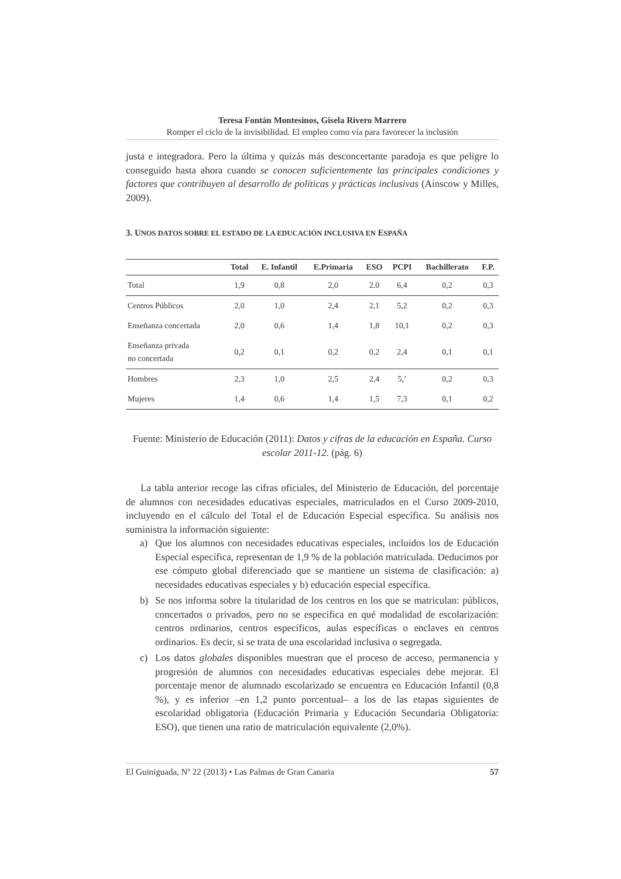Teresa Fontán Montesinos, Gisela Rivero Marrero
Romper el ciclo de la invisibilidad. El empleo como vía para favorecer la inclusión
justa e integradora. Pero la última y quizás más desconcertante paradoja es que peligre lo conseguido hasta ahora cuando se conocen suficientemente las principales condiciones y factores que contribuyen al desarrollo de políticas y prácticas inclusivas (Ainscow y Milles, 2009).
3. UNOS DATOS SOBRE EL ESTADO DE LA EDUCACIÓN INCLUSIVA EN ESPAÑA
| | Total | E. Infantil | E.Primaria | ESO | PCPI | Bachillerato | F.P. |
| --- | --- | --- | --- | --- | --- | --- | --- |
| Total | 1,9 | 0,8 | 2,0 | 2.0 | 6,4 | 0,2 | 0,3 |
| Centros Públicos | 2,0 | 1,0 | 2,4 | 2,1 | 5,2 | 0,2 | 0,3 |
| Enseñanza concertada | 2,0 | 0,6 | 1,4 | 1,8 | 10,1 | 0,2 | 0,3 |
| Enseñanza privada no concertada | 0,2 | 0,1 | 0,2 | 0,2 | 2,4 | 0,1 | 0,1 |
| Hombres | 2,3 | 1,0 | 2,5 | 2,4 | 5,’ | 0,2 | 0,3 |
| Mujeres | 1,4 | 0,6 | 1,4 | 1,5 | 7,3 | 0,1 | 0,2 |
Fuente: Ministerio de Educación (2011): Datos y cifras de la educación en España. Curso escolar 2011-12. (pág. 6)
La tabla anterior recoge las cifras oficiales, del Ministerio de Educación, del porcentaje de alumnos con necesidades educativas especiales, matriculados en el Curso 2009-2010, incluyendo en el cálculo del Total el de Educación Especial específica. Su análisis nos suministra la información siguiente:
a) Que los alumnos con necesidades educativas especiales, incluidos los de Educación Especial específica, representan de 1,9 % de la población matriculada. Deducimos por ese cómputo global diferenciado que se mantiene un sistema de clasificación: a) necesidades educativas especiales y b) educación especial específica.
b) Se nos informa sobre la titularidad de los centros en los que se matriculan: públicos, concertados o privados, pero no se especifica en qué modalidad de escolarización: centros ordinarios, centros específicos, aulas específicas o enclaves en centros ordinarios. Es decir, si se trata de una escolaridad inclusiva o segregada.
c) Los datos globales disponibles muestran que el proceso de acceso, permanencia y progresión de alumnos con necesidades educativas especiales debe mejorar. El porcentaje menor de alumnado escolarizado se encuentra en Educación Infantil (0,8 %), y es inferior –en 1,2 punto porcentual– a los de las etapas siguientes de escolaridad obligatoria (Educación Primaria y Educación Secundaria Obligatoria: ESO), que tienen una ratio de matriculación equivalente (2,0%).
El Guiniguada, Nº 22 (2013) • Las Palmas de Gran Canaria 57